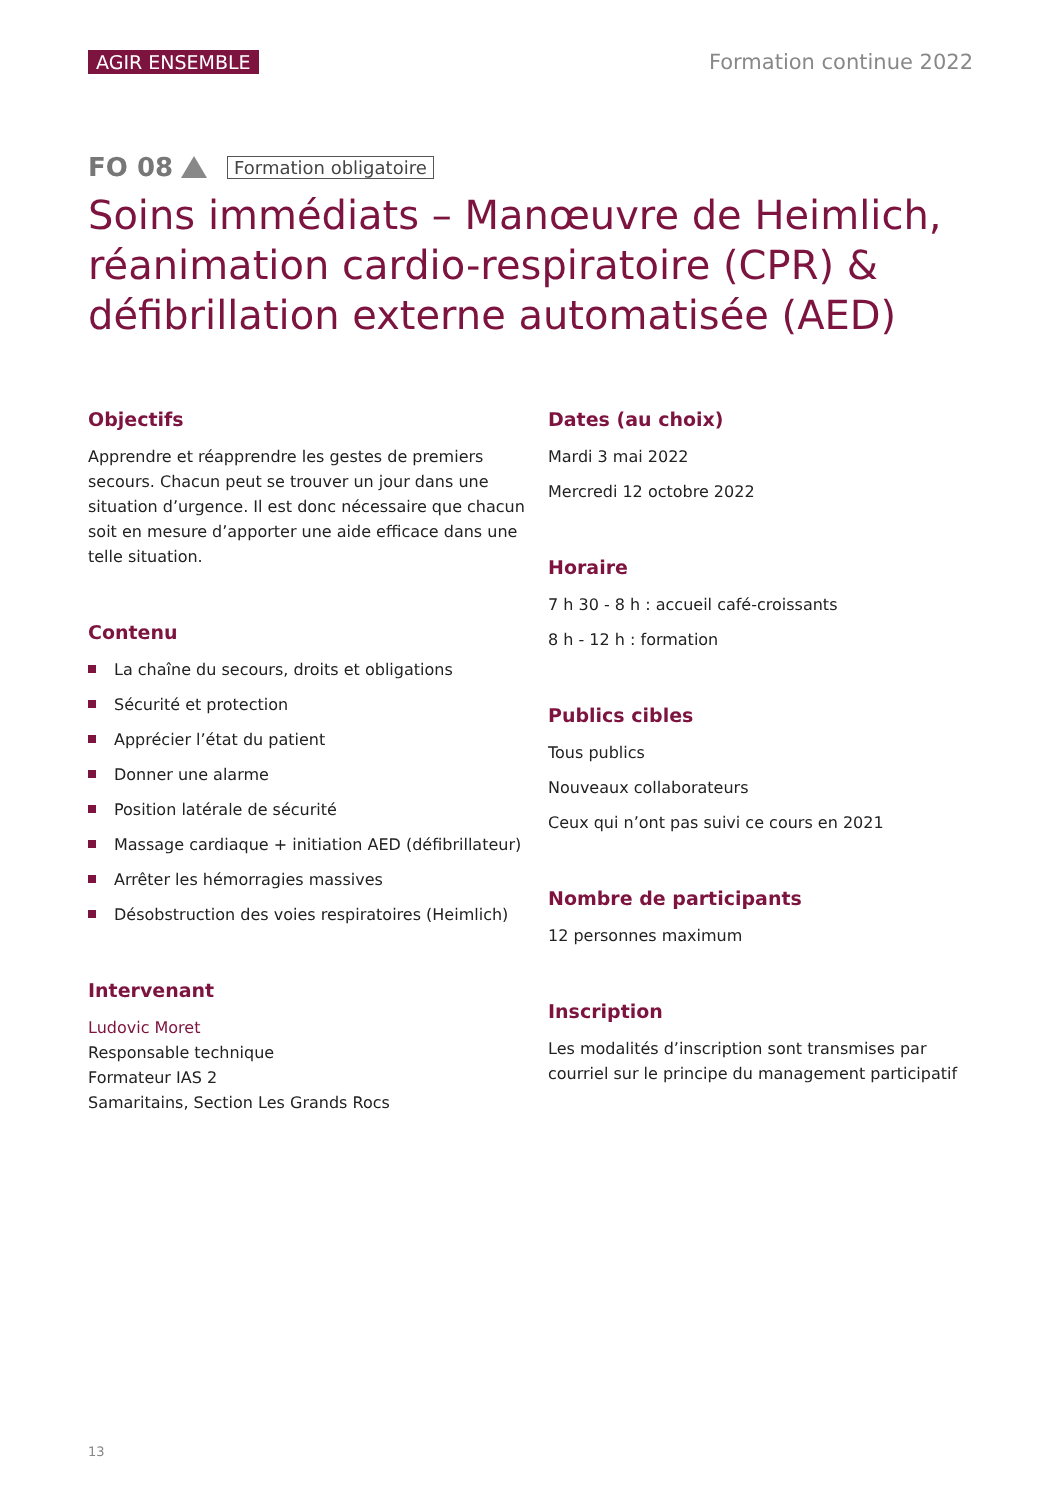AGIR ENSEMBLE Formation continue 2022
FO 08 Formation obligatoire
Soins immédiats – Manœuvre de Heimlich, réanimation cardio-respiratoire (CPR) & défibrillation externe automatisée (AED)
Objectifs
Apprendre et réapprendre les gestes de premiers secours. Chacun peut se trouver un jour dans une situation d’urgence. Il est donc nécessaire que chacun soit en mesure d’apporter une aide efficace dans une telle situation.
Contenu
La chaîne du secours, droits et obligations
Sécurité et protection
Apprécier l’état du patient
Donner une alarme
Position latérale de sécurité
Massage cardiaque + initiation AED (défibrillateur)
Arrêter les hémorragies massives
Désobstruction des voies respiratoires (Heimlich)
Intervenant
Ludovic Moret
Responsable technique
Formateur IAS 2
Samaritains, Section Les Grands Rocs
Dates (au choix)
Mardi 3 mai 2022
Mercredi 12 octobre 2022
Horaire
7 h 30 - 8 h : accueil café-croissants
8 h - 12 h : formation
Publics cibles
Tous publics
Nouveaux collaborateurs
Ceux qui n’ont pas suivi ce cours en 2021
Nombre de participants
12 personnes maximum
Inscription
Les modalités d’inscription sont transmises par courriel sur le principe du management participatif
13